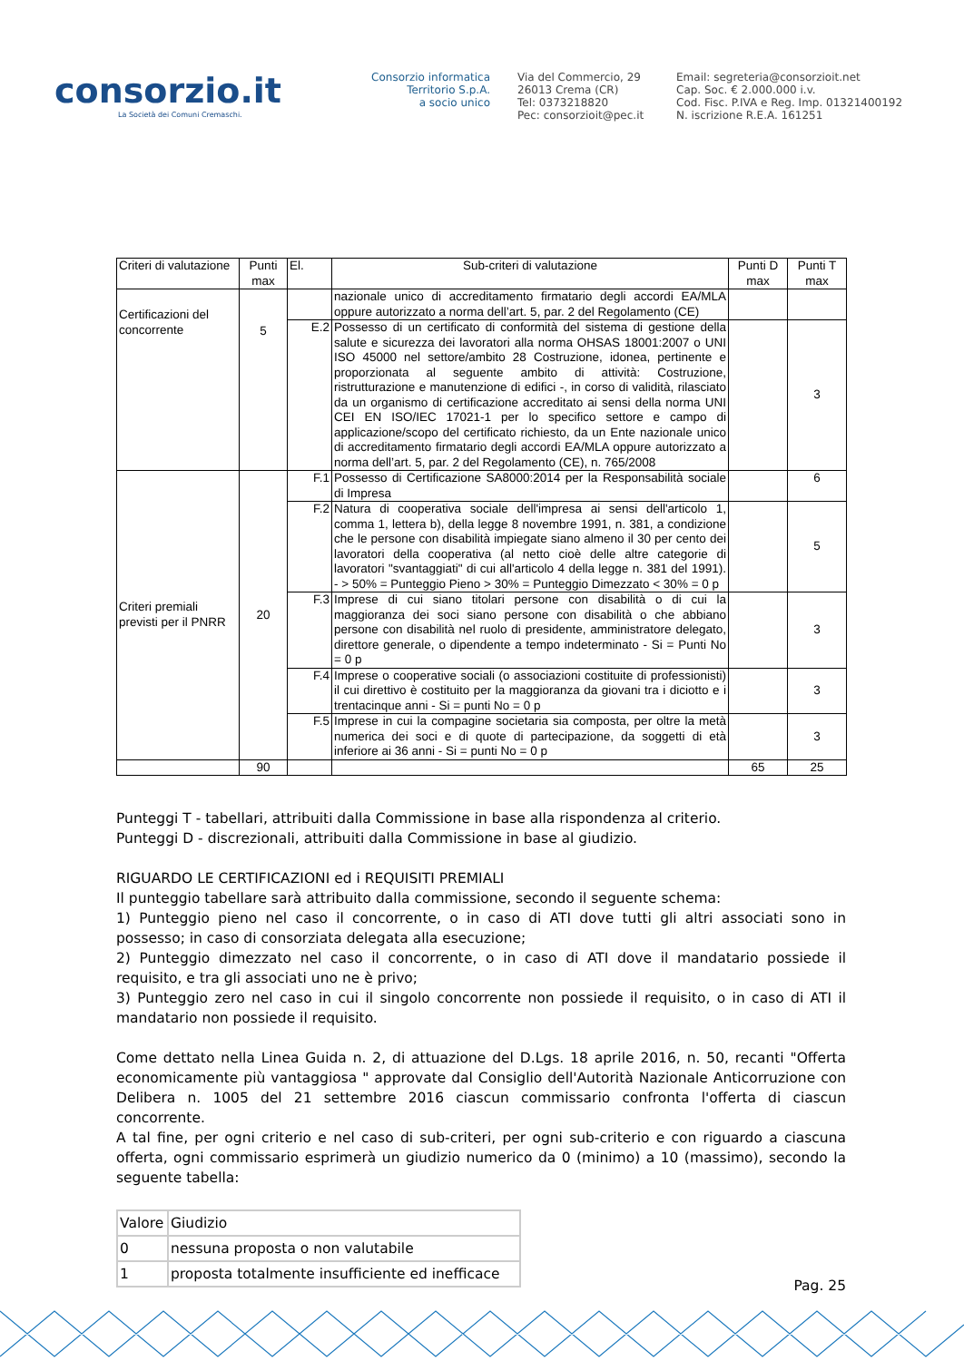consorzio.it
La Società dei Comuni Cremaschi.
Consorzio informatica
Territorio S.p.A.
a socio unico
Via del Commercio, 29
26013 Crema (CR)
Tel: 0373218820
Pec: consorzioit@pec.it
Email: segreteria@consorzioit.net
Cap. Soc. € 2.000.000 i.v.
Cod. Fisc. P.IVA e Reg. Imp. 01321400192
N. iscrizione R.E.A. 161251
| Criteri di valutazione | Punti max | El. | Sub-criteri di valutazione | Punti D max | Punti T max |
| --- | --- | --- | --- | --- | --- |
| Certificazioni del concorrente | 5 | | nazionale unico di accreditamento firmatario degli accordi EA/MLA oppure autorizzato a norma dell’art. 5, par. 2 del Regolamento (CE) | | |
| | | E.2 | Possesso di un certificato di conformità del sistema di gestione della salute e sicurezza dei lavoratori alla norma OHSAS 18001:2007 o UNI ISO 45000 nel settore/ambito 28 Costruzione, idonea, pertinente e proporzionata al seguente ambito di attività: Costruzione, ristrutturazione e manutenzione di edifici -, in corso di validità, rilasciato da un organismo di certificazione accreditato ai sensi della norma UNI CEI EN ISO/IEC 17021-1 per lo specifico settore e campo di applicazione/scopo del certificato richiesto, da un Ente nazionale unico di accreditamento firmatario degli accordi EA/MLA oppure autorizzato a norma dell’art. 5, par. 2 del Regolamento (CE), n. 765/2008 | | 3 |
| Criteri premiali previsti per il PNRR | 20 | F.1 | Possesso di Certificazione SA8000:2014 per la Responsabilità sociale di Impresa | | 6 |
| | | F.2 | Natura di cooperativa sociale dell'impresa ai sensi dell'articolo 1, comma 1, lettera b), della legge 8 novembre 1991, n. 381, a condizione che le persone con disabilità impiegate siano almeno il 30 per cento dei lavoratori della cooperativa (al netto cioè delle altre categorie di lavoratori "svantaggiati" di cui all'articolo 4 della legge n. 381 del 1991). - > 50% = Punteggio Pieno > 30% = Punteggio Dimezzato < 30% = 0 p | | 5 |
| | | F.3 | Imprese di cui siano titolari persone con disabilità o di cui la maggioranza dei soci siano persone con disabilità o che abbiano persone con disabilità nel ruolo di presidente, amministratore delegato, direttore generale, o dipendente a tempo indeterminato - Si = Punti No = 0 p | | 3 |
| | | F.4 | Imprese o cooperative sociali (o associazioni costituite di professionisti) il cui direttivo è costituito per la maggioranza da giovani tra i diciotto e i trentacinque anni - Si = punti No = 0 p | | 3 |
| | | F.5 | Imprese in cui la compagine societaria sia composta, per oltre la metà numerica dei soci e di quote di partecipazione, da soggetti di età inferiore ai 36 anni - Si = punti No = 0 p | | 3 |
| | 90 | | | 65 | 25 |
Punteggi T - tabellari, attribuiti dalla Commissione in base alla rispondenza al criterio.
Punteggi D - discrezionali, attribuiti dalla Commissione in base al giudizio.
RIGUARDO LE CERTIFICAZIONI ed i REQUISITI PREMIALI
Il punteggio tabellare sarà attribuito dalla commissione, secondo il seguente schema:
1) Punteggio pieno nel caso il concorrente, o in caso di ATI dove tutti gli altri associati sono in possesso; in caso di consorziata delegata alla esecuzione;
2) Punteggio dimezzato nel caso il concorrente, o in caso di ATI dove il mandatario possiede il requisito, e tra gli associati uno ne è privo;
3) Punteggio zero nel caso in cui il singolo concorrente non possiede il requisito, o in caso di ATI il mandatario non possiede il requisito.
Come dettato nella Linea Guida n. 2, di attuazione del D.Lgs. 18 aprile 2016, n. 50, recanti "Offerta economicamente più vantaggiosa " approvate dal Consiglio dell'Autorità Nazionale Anticorruzione con Delibera n. 1005 del 21 settembre 2016 ciascun commissario confronta l'offerta di ciascun concorrente.
A tal fine, per ogni criterio e nel caso di sub-criteri, per ogni sub-criterio e con riguardo a ciascuna offerta, ogni commissario esprimerà un giudizio numerico da 0 (minimo) a 10 (massimo), secondo la seguente tabella:
| Valore | Giudizio |
| 0 | nessuna proposta o non valutabile |
| 1 | proposta totalmente insufficiente ed inefficace |
Pag. 25